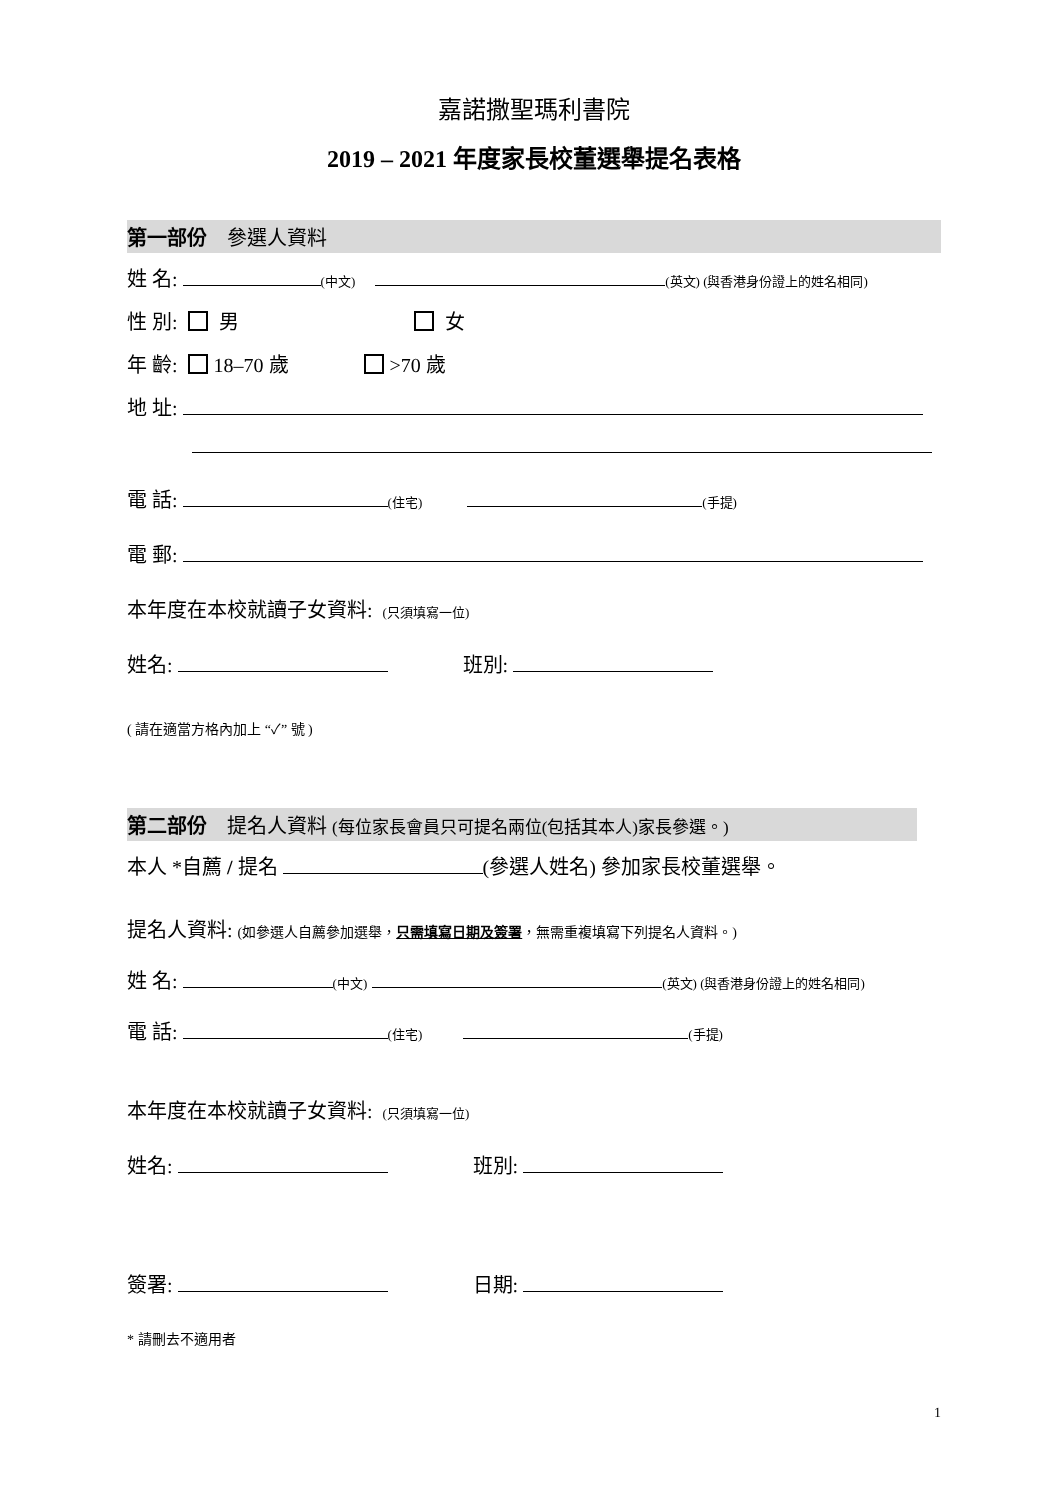嘉諾撒聖瑪利書院
2019 – 2021 年度家長校董選舉提名表格
第一部份 參選人資料
姓 名: (中文) (英文) (與香港身份證上的姓名相同)
性 別: 男 女
年 齡: 18–70 歲 >70 歲
地 址:
電 話: (住宅) (手提)
電 郵:
本年度在本校就讀子女資料: (只須填寫一位)
姓名: 班別:
( 請在適當方格內加上 “✓” 號 )
第二部份 提名人資料 (每位家長會員只可提名兩位(包括其本人)家長參選。)
本人 *自薦 / 提名 (參選人姓名) 參加家長校董選舉。
提名人資料: (如參選人自薦參加選舉，只需填寫日期及簽署，無需重複填寫下列提名人資料。)
姓 名: (中文) (英文) (與香港身份證上的姓名相同)
電 話: (住宅) (手提)
本年度在本校就讀子女資料: (只須填寫一位)
姓名: 班別:
簽署: 日期:
* 請刪去不適用者
1